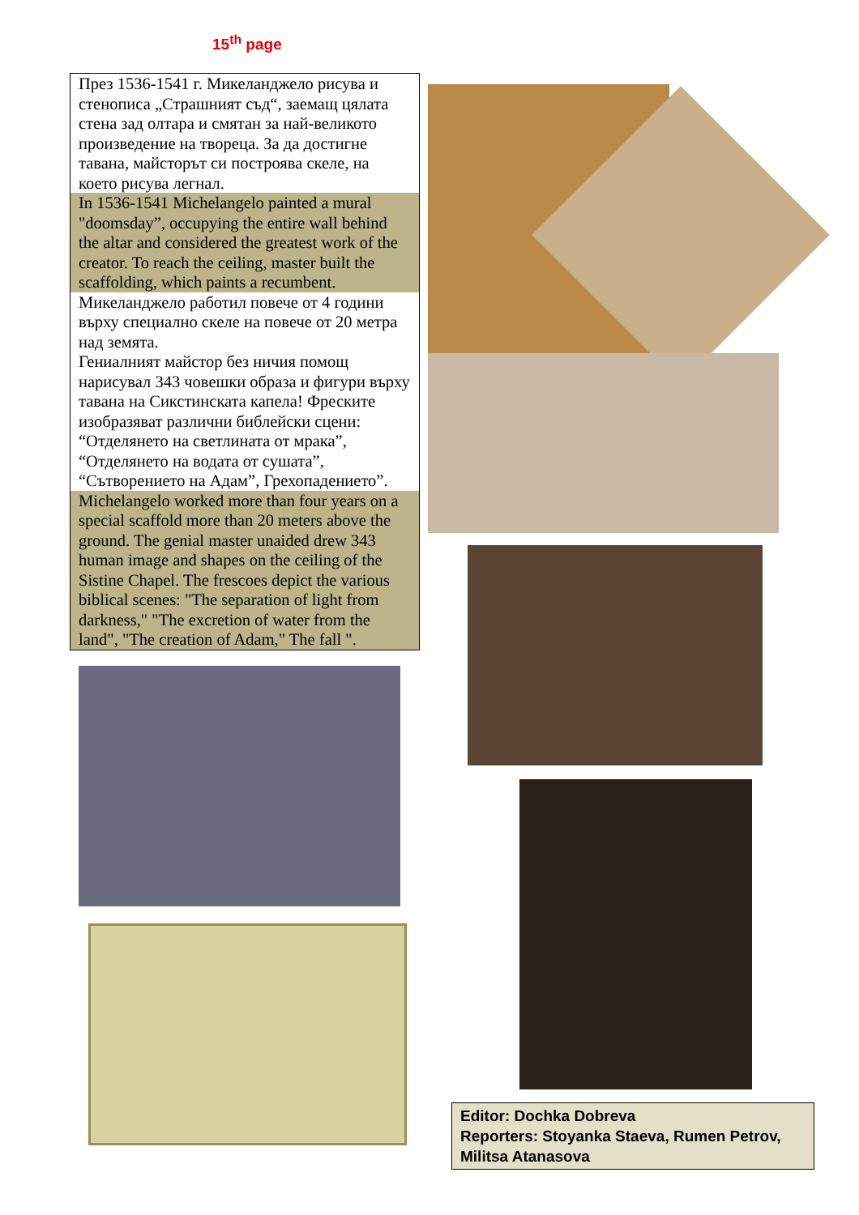15<sup>th</sup> page
През 1536-1541 г. Микеланджело рисува и стенописа „Страшният съд“, заемащ цялата стена зад олтара и смятан за най-великото произведение на твореца. За да достигне тавана, майсторът си построява скеле, на което рисува легнал.
In 1536-1541 Michelangelo painted a mural "doomsday”, occupying the entire wall behind the altar and considered the greatest work of the creator. To reach the ceiling, master built the scaffolding, which paints a recumbent.
Микеланджело работил повече от 4 години върху специално скеле на повече от 20 метра над земята.
Гениалният майстор без ничия помощ нарисувал 343 човешки образа и фигури върху тавана на Сикстинската капела! Фреските изобразяват различни библейски сцени: “Отделянето на светлината от мрака”, “Отделянето на водата от сушата”, “Сътворението на Адам”, Грехопадението”.
Michelangelo worked more than four years on a special scaffold more than 20 meters above the ground. The genial master unaided drew 343 human image and shapes on the ceiling of the Sistine Chapel. The frescoes depict the various biblical scenes: "The separation of light from darkness," "The excretion of water from the land", "The creation of Adam," The fall ".
Editor: Dochka Dobreva
Reporters: Stoyanka Staeva, Rumen Petrov, Militsa Atanasova